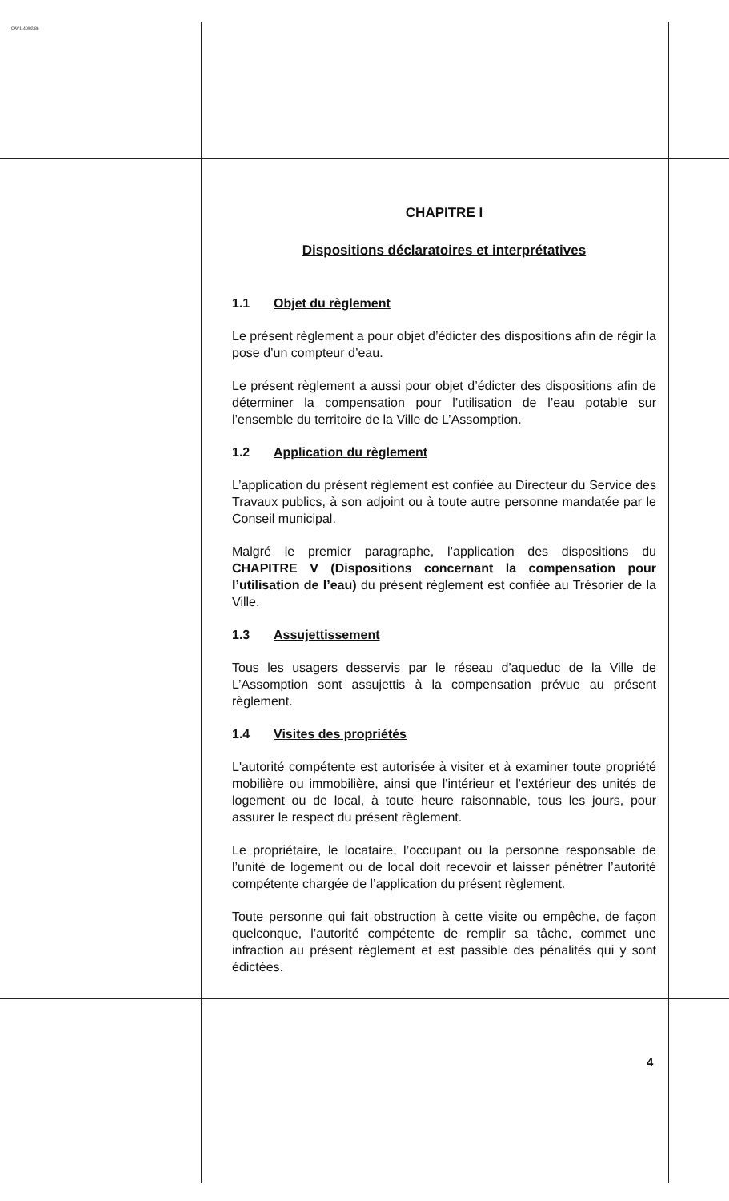CAV1140/02/86
CHAPITRE I
Dispositions déclaratoires et interprétatives
1.1 Objet du règlement
Le présent règlement a pour objet d’édicter des dispositions afin de régir la pose d’un compteur d’eau.
Le présent règlement a aussi pour objet d’édicter des dispositions afin de déterminer la compensation pour l’utilisation de l’eau potable sur l’ensemble du territoire de la Ville de L’Assomption.
1.2 Application du règlement
L’application du présent règlement est confiée au Directeur du Service des Travaux publics, à son adjoint ou à toute autre personne mandatée par le Conseil municipal.
Malgré le premier paragraphe, l’application des dispositions du CHAPITRE V (Dispositions concernant la compensation pour l’utilisation de l’eau) du présent règlement est confiée au Trésorier de la Ville.
1.3 Assujettissement
Tous les usagers desservis par le réseau d’aqueduc de la Ville de L’Assomption sont assujettis à la compensation prévue au présent règlement.
1.4 Visites des propriétés
L'autorité compétente est autorisée à visiter et à examiner toute propriété mobilière ou immobilière, ainsi que l'intérieur et l'extérieur des unités de logement ou de local, à toute heure raisonnable, tous les jours, pour assurer le respect du présent règlement.
Le propriétaire, le locataire, l’occupant ou la personne responsable de l’unité de logement ou de local doit recevoir et laisser pénétrer l’autorité compétente chargée de l’application du présent règlement.
Toute personne qui fait obstruction à cette visite ou empêche, de façon quelconque, l’autorité compétente de remplir sa tâche, commet une infraction au présent règlement et est passible des pénalités qui y sont édictées.
4